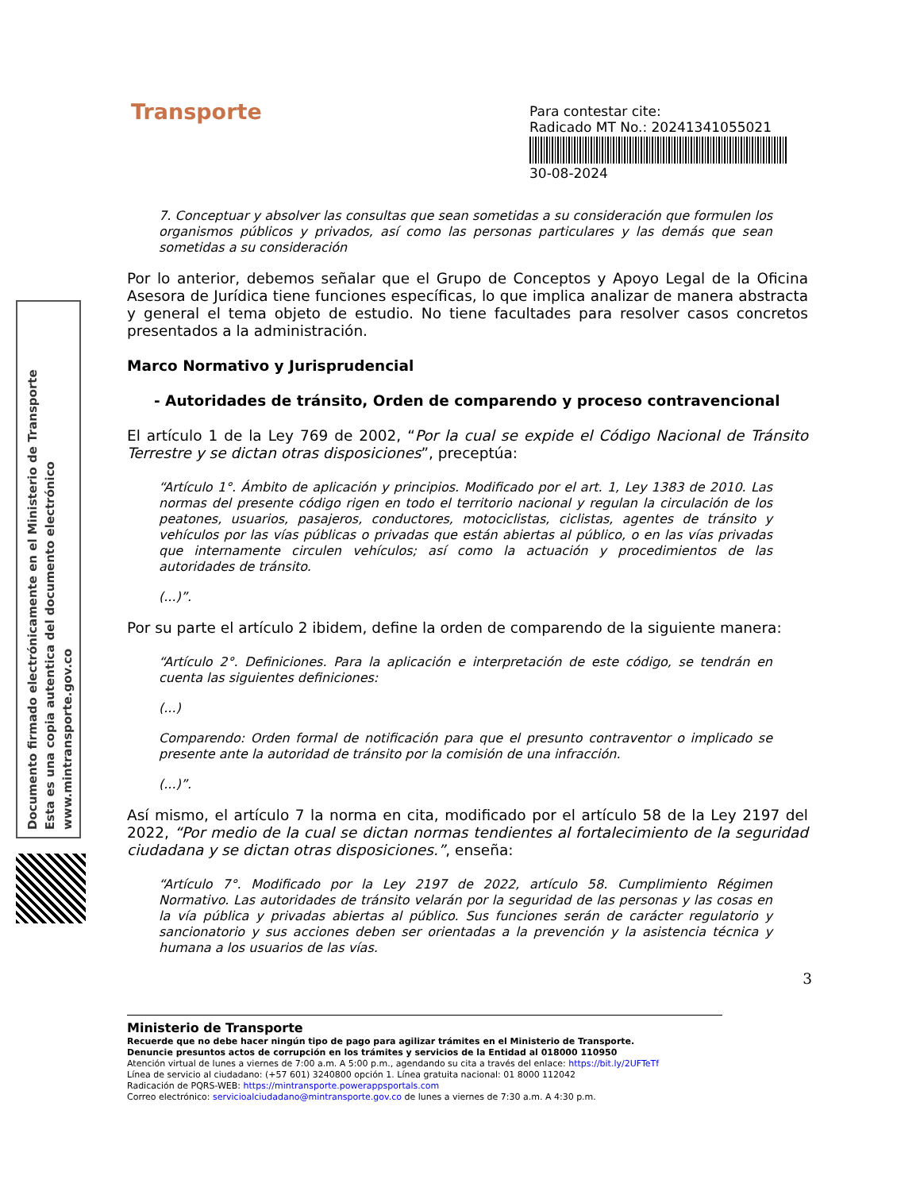Transporte
Para contestar cite:
Radicado MT No.: 20241341055021
30-08-2024
Documento firmado electrónicamente en el Ministerio de Transporte
Esta es una copia autentica del documento electrónico
www.mintransporte.gov.co
7. Conceptuar y absolver las consultas que sean sometidas a su consideración que formulen los organismos públicos y privados, así como las personas particulares y las demás que sean sometidas a su consideración
Por lo anterior, debemos señalar que el Grupo de Conceptos y Apoyo Legal de la Oficina Asesora de Jurídica tiene funciones específicas, lo que implica analizar de manera abstracta y general el tema objeto de estudio. No tiene facultades para resolver casos concretos presentados a la administración.
Marco Normativo y Jurisprudencial
- Autoridades de tránsito, Orden de comparendo y proceso contravencional
El artículo 1 de la Ley 769 de 2002, “Por la cual se expide el Código Nacional de Tránsito Terrestre y se dictan otras disposiciones”, preceptúa:
“Artículo 1°. Ámbito de aplicación y principios. Modificado por el art. 1, Ley 1383 de 2010. Las normas del presente código rigen en todo el territorio nacional y regulan la circulación de los peatones, usuarios, pasajeros, conductores, motociclistas, ciclistas, agentes de tránsito y vehículos por las vías públicas o privadas que están abiertas al público, o en las vías privadas que internamente circulen vehículos; así como la actuación y procedimientos de las autoridades de tránsito.
(...)”.
Por su parte el artículo 2 ibidem, define la orden de comparendo de la siguiente manera:
“Artículo 2°. Definiciones. Para la aplicación e interpretación de este código, se tendrán en cuenta las siguientes definiciones:
(...)
Comparendo: Orden formal de notificación para que el presunto contraventor o implicado se presente ante la autoridad de tránsito por la comisión de una infracción.
(...)”.
Así mismo, el artículo 7 la norma en cita, modificado por el artículo 58 de la Ley 2197 del 2022, “Por medio de la cual se dictan normas tendientes al fortalecimiento de la seguridad ciudadana y se dictan otras disposiciones.”, enseña:
“Artículo 7°. Modificado por la Ley 2197 de 2022, artículo 58. Cumplimiento Régimen Normativo. Las autoridades de tránsito velarán por la seguridad de las personas y las cosas en la vía pública y privadas abiertas al público. Sus funciones serán de carácter regulatorio y sancionatorio y sus acciones deben ser orientadas a la prevención y la asistencia técnica y humana a los usuarios de las vías.
3
Ministerio de Transporte
Recuerde que no debe hacer ningún tipo de pago para agilizar trámites en el Ministerio de Transporte.
Denuncie presuntos actos de corrupción en los trámites y servicios de la Entidad al 018000 110950
Atención virtual de lunes a viernes de 7:00 a.m. A 5:00 p.m., agendando su cita a través del enlace: https://bit.ly/2UFTeTf
Línea de servicio al ciudadano: (+57 601) 3240800 opción 1. Línea gratuita nacional: 01 8000 112042
Radicación de PQRS-WEB: https://mintransporte.powerappsportals.com
Correo electrónico: servicioalciudadano@mintransporte.gov.co de lunes a viernes de 7:30 a.m. A 4:30 p.m.